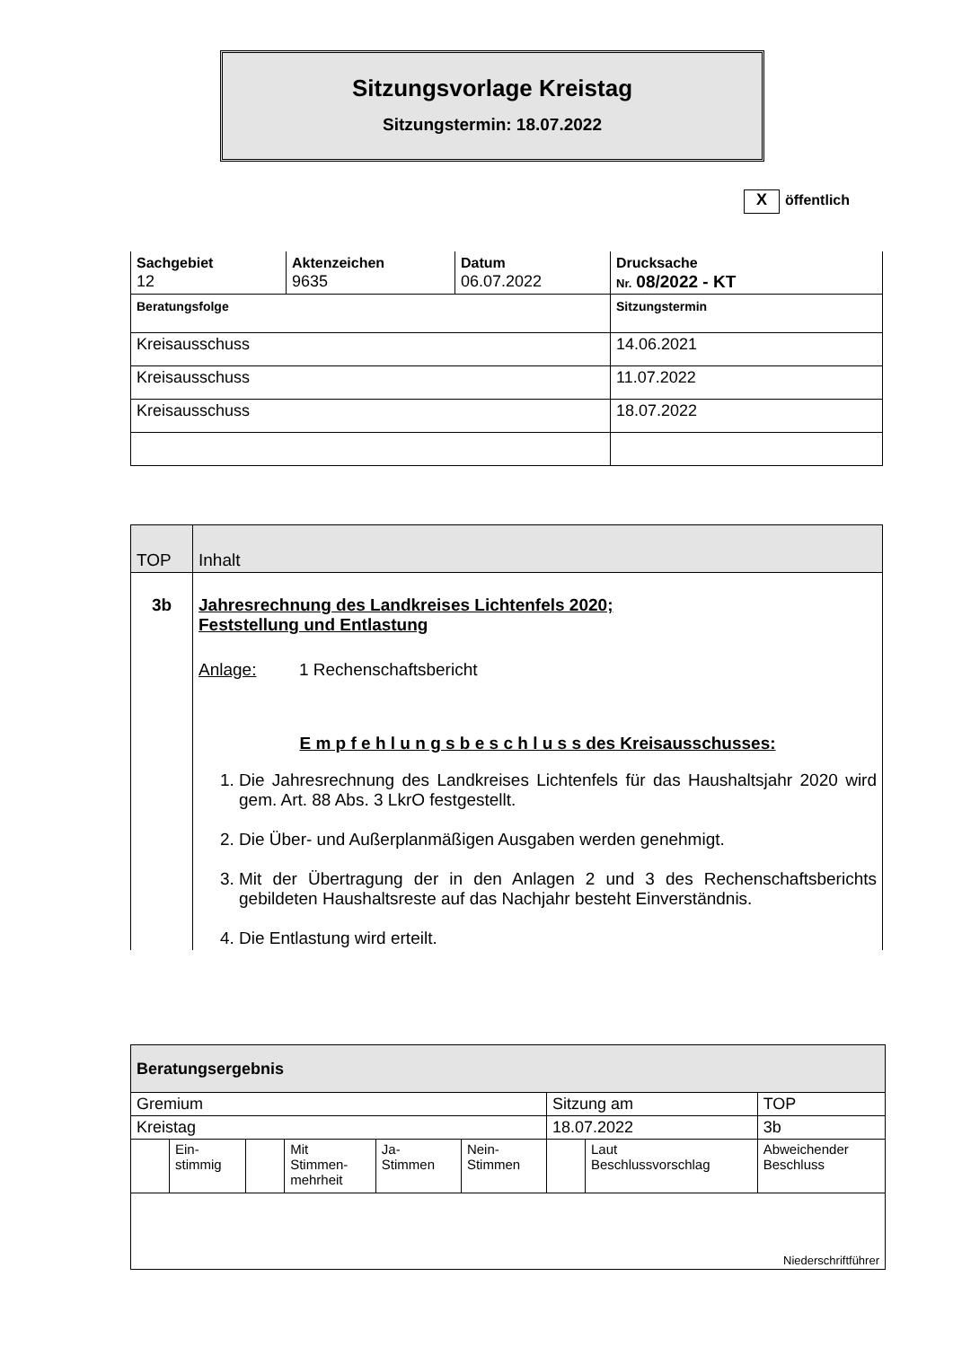Sitzungsvorlage Kreistag
Sitzungstermin: 18.07.2022
Xöffentlich
| Sachgebiet 12 | Aktenzeichen 9635 | Datum 06.07.2022 | Drucksache Nr. 08/2022 - KT |
| Beratungsfolge | | | Sitzungstermin |
| Kreisausschuss | | | 14.06.2021 |
| Kreisausschuss | | | 11.07.2022 |
| Kreisausschuss | | | 18.07.2022 |
| TOP | Inhalt |
| 3b | Jahresrechnung des Landkreises Lichtenfels 2020; Feststellung und Entlastung Anlage: 1 Rechenschaftsbericht E m p f e h l u n g s b e s c h l u s s des Kreisausschusses: 1. Die Jahresrechnung des Landkreises Lichtenfels für das Haushaltsjahr 2020 wird gem. Art. 88 Abs. 3 LkrO festgestellt. 2. Die Über- und Außerplanmäßigen Ausgaben werden genehmigt. 3. Mit der Übertragung der in den Anlagen 2 und 3 des Rechenschaftsberichts gebildeten Haushaltsreste auf das Nachjahr besteht Einverständnis. 4. Die Entlastung wird erteilt. |
| Beratungsergebnis | | | | | | | | |
| Gremium | | | | | | Sitzung am | | TOP |
| Kreistag | | | | | | 18.07.2022 | | 3b |
| | Ein- stimmig | | Mit Stimmen- mehrheit | Ja- Stimmen | Nein- Stimmen | | Laut Beschlussvorschlag | Abweichender Beschluss |
| Niederschriftführer | | | | | | | | |